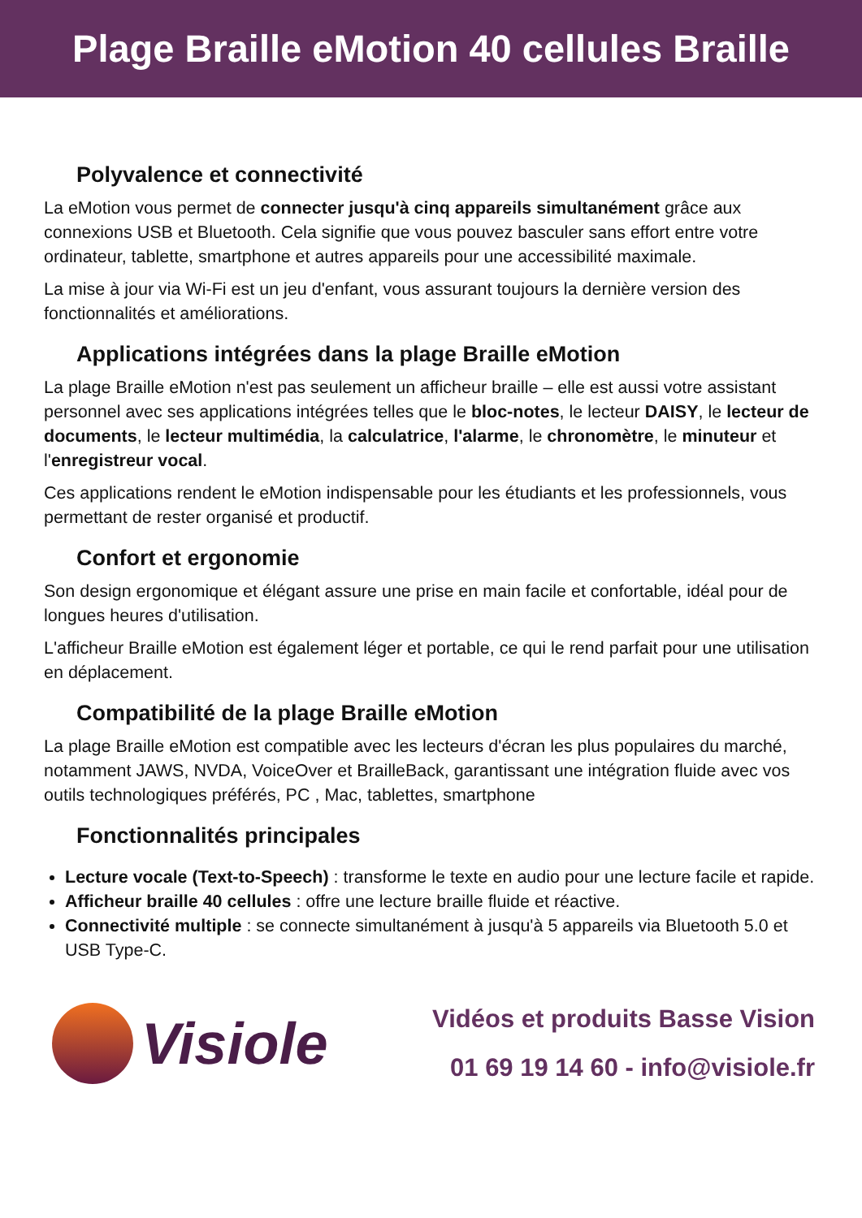Plage Braille eMotion 40 cellules Braille
Polyvalence et connectivité
La eMotion vous permet de connecter jusqu'à cinq appareils simultanément grâce aux connexions USB et Bluetooth. Cela signifie que vous pouvez basculer sans effort entre votre ordinateur, tablette, smartphone et autres appareils pour une accessibilité maximale.
La mise à jour via Wi-Fi est un jeu d'enfant, vous assurant toujours la dernière version des fonctionnalités et améliorations.
Applications intégrées dans la plage Braille eMotion
La plage Braille eMotion n'est pas seulement un afficheur braille – elle est aussi votre assistant personnel avec ses applications intégrées telles que le bloc-notes, le lecteur DAISY, le lecteur de documents, le lecteur multimédia, la calculatrice, l'alarme, le chronomètre, le minuteur et l'enregistreur vocal.
Ces applications rendent le eMotion indispensable pour les étudiants et les professionnels, vous permettant de rester organisé et productif.
Confort et ergonomie
Son design ergonomique et élégant assure une prise en main facile et confortable, idéal pour de longues heures d'utilisation.
L'afficheur Braille eMotion est également léger et portable, ce qui le rend parfait pour une utilisation en déplacement.
Compatibilité de la plage Braille eMotion
La plage Braille eMotion est compatible avec les lecteurs d'écran les plus populaires du marché, notamment JAWS, NVDA, VoiceOver et BrailleBack, garantissant une intégration fluide avec vos outils technologiques préférés, PC , Mac, tablettes, smartphone
Fonctionnalités principales
Lecture vocale (Text-to-Speech) : transforme le texte en audio pour une lecture facile et rapide.
Afficheur braille 40 cellules : offre une lecture braille fluide et réactive.
Connectivité multiple : se connecte simultanément à jusqu'à 5 appareils via Bluetooth 5.0 et USB Type-C.
Visiole
Vidéos et produits Basse Vision
01 69 19 14 60 - info@visiole.fr